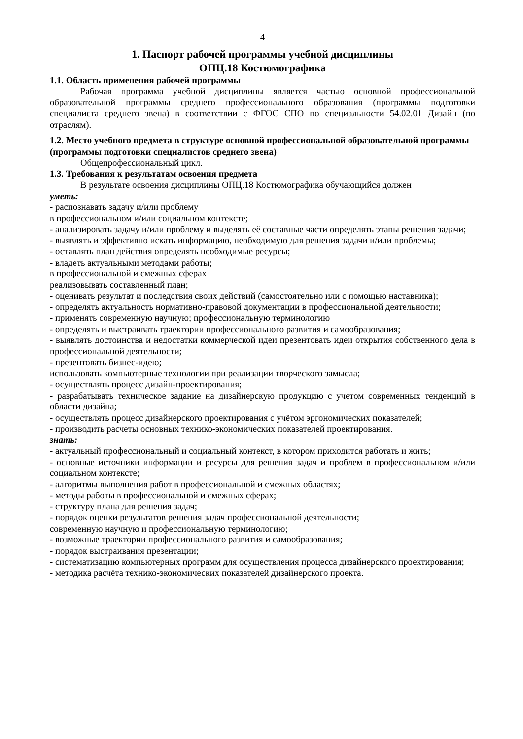4
1. Паспорт рабочей программы учебной дисциплины
ОПЦ.18 Костюмографика
1.1. Область применения рабочей программы
Рабочая программа учебной дисциплины является частью основной профессиональной образовательной программы среднего профессионального образования (программы подготовки специалиста среднего звена) в соответствии с ФГОС СПО по специальности 54.02.01 Дизайн (по отраслям).
1.2. Место учебного предмета в структуре основной профессиональной образовательной программы (программы подготовки специалистов среднего звена)
Общепрофессиональный цикл.
1.3. Требования к результатам освоения предмета
В результате освоения дисциплины ОПЦ.18 Костюмографика обучающийся должен
уметь:
- распознавать задачу и/или проблему
в профессиональном и/или социальном контексте;
- анализировать задачу и/или проблему и выделять её составные части определять этапы решения задачи;
- выявлять и эффективно искать информацию, необходимую для решения задачи и/или проблемы;
- оставлять план действия определять необходимые ресурсы;
- владеть актуальными методами работы;
в профессиональной и смежных сферах
реализовывать составленный план;
- оценивать результат и последствия своих действий (самостоятельно или с помощью наставника);
- определять актуальность нормативно-правовой документации в профессиональной деятельности;
- применять современную научную; профессиональную терминологию
- определять и выстраивать траектории профессионального развития и самообразования;
- выявлять достоинства и недостатки коммерческой идеи презентовать идеи открытия собственного дела в профессиональной деятельности;
- презентовать бизнес-идею;
использовать компьютерные технологии при реализации творческого замысла;
- осуществлять процесс дизайн-проектирования;
- разрабатывать техническое задание на дизайнерскую продукцию с учетом современных тенденций в области дизайна;
- осуществлять процесс дизайнерского проектирования с учётом эргономических показателей;
- производить расчеты основных технико-экономических показателей проектирования.
знать:
- актуальный профессиональный и социальный контекст, в котором приходится работать и жить;
- основные источники информации и ресурсы для решения задач и проблем в профессиональном и/или социальном контексте;
- алгоритмы выполнения работ в профессиональной и смежных областях;
- методы работы в профессиональной и смежных сферах;
- структуру плана для решения задач;
- порядок оценки результатов решения задач профессиональной деятельности;
современную научную и профессиональную терминологию;
- возможные траектории профессионального развития и самообразования;
- порядок выстраивания презентации;
- систематизацию компьютерных программ для осуществления процесса дизайнерского проектирования;
- методика расчёта технико-экономических показателей дизайнерского проекта.